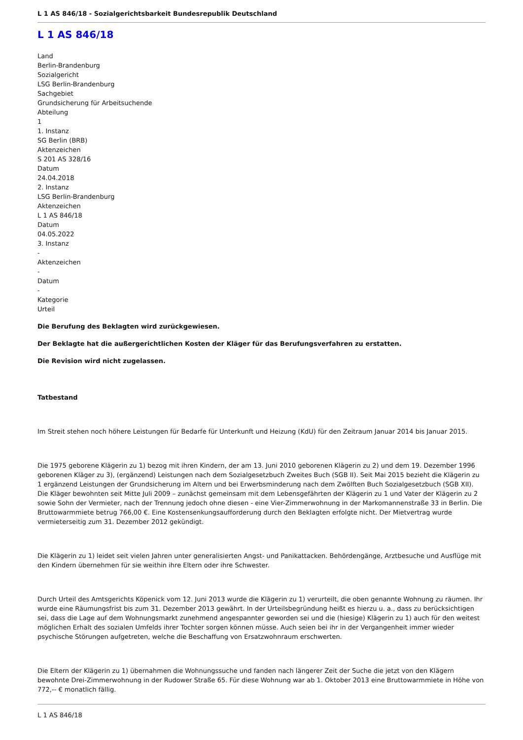L 1 AS 846/18 - Sozialgerichtsbarkeit Bundesrepublik Deutschland
L 1 AS 846/18
Land
Berlin-Brandenburg
Sozialgericht
LSG Berlin-Brandenburg
Sachgebiet
Grundsicherung für Arbeitsuchende
Abteilung
1
1. Instanz
SG Berlin (BRB)
Aktenzeichen
S 201 AS 328/16
Datum
24.04.2018
2. Instanz
LSG Berlin-Brandenburg
Aktenzeichen
L 1 AS 846/18
Datum
04.05.2022
3. Instanz
-
Aktenzeichen
-
Datum
-
Kategorie
Urteil
Die Berufung des Beklagten wird zurückgewiesen.
Der Beklagte hat die außergerichtlichen Kosten der Kläger für das Berufungsverfahren zu erstatten.
Die Revision wird nicht zugelassen.
Tatbestand
Im Streit stehen noch höhere Leistungen für Bedarfe für Unterkunft und Heizung (KdU) für den Zeitraum Januar 2014 bis Januar 2015.
Die 1975 geborene Klägerin zu 1) bezog mit ihren Kindern, der am 13. Juni 2010 geborenen Klägerin zu 2) und dem 19. Dezember 1996 geborenen Kläger zu 3), (ergänzend) Leistungen nach dem Sozialgesetzbuch Zweites Buch (SGB II). Seit Mai 2015 bezieht die Klägerin zu 1 ergänzend Leistungen der Grundsicherung im Altern und bei Erwerbsminderung nach dem Zwölften Buch Sozialgesetzbuch (SGB XII). Die Kläger bewohnten seit Mitte Juli 2009 – zunächst gemeinsam mit dem Lebensgefährten der Klägerin zu 1 und Vater der Klägerin zu 2 sowie Sohn der Vermieter, nach der Trennung jedoch ohne diesen - eine Vier-Zimmerwohnung in der Markomannenstraße 33 in Berlin. Die Bruttowarmmiete betrug 766,00 €. Eine Kostensenkungsaufforderung durch den Beklagten erfolgte nicht. Der Mietvertrag wurde vermieterseitig zum 31. Dezember 2012 gekündigt.
Die Klägerin zu 1) leidet seit vielen Jahren unter generalisierten Angst- und Panikattacken. Behördengänge, Arztbesuche und Ausflüge mit den Kindern übernehmen für sie weithin ihre Eltern oder ihre Schwester.
Durch Urteil des Amtsgerichts Köpenick vom 12. Juni 2013 wurde die Klägerin zu 1) verurteilt, die oben genannte Wohnung zu räumen. Ihr wurde eine Räumungsfrist bis zum 31. Dezember 2013 gewährt. In der Urteilsbegründung heißt es hierzu u. a., dass zu berücksichtigen sei, dass die Lage auf dem Wohnungsmarkt zunehmend angespannter geworden sei und die (hiesige) Klägerin zu 1) auch für den weitest möglichen Erhalt des sozialen Umfelds ihrer Tochter sorgen können müsse. Auch seien bei ihr in der Vergangenheit immer wieder psychische Störungen aufgetreten, welche die Beschaffung von Ersatzwohnraum erschwerten.
Die Eltern der Klägerin zu 1) übernahmen die Wohnungssuche und fanden nach längerer Zeit der Suche die jetzt von den Klägern bewohnte Drei-Zimmerwohnung in der Rudower Straße 65. Für diese Wohnung war ab 1. Oktober 2013 eine Bruttowarmmiete in Höhe von 772,-- € monatlich fällig.
L 1 AS 846/18